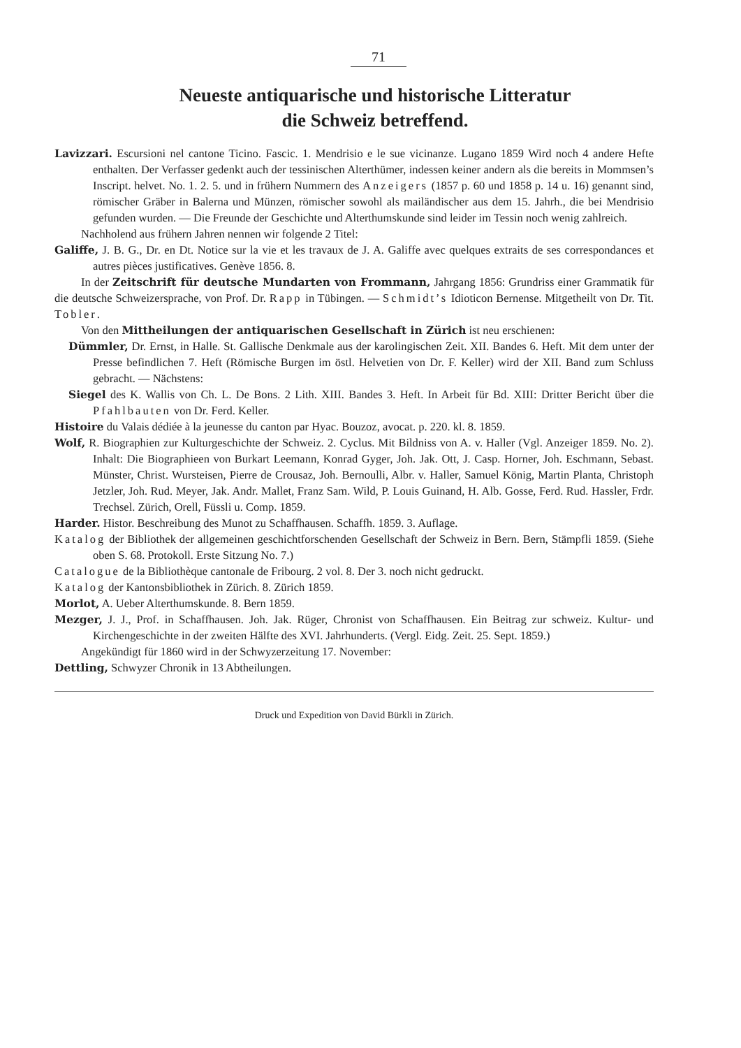71
Neueste antiquarische und historische Litteratur
die Schweiz betreffend.
Lavizzari. Escursioni nel cantone Ticino. Fascic. 1. Mendrisio e le sue vicinanze. Lugano 1859 Wird noch 4 andere Hefte enthalten. Der Verfasser gedenkt auch der tessinischen Alterthümer, indessen keiner andern als die bereits in Mommsen’s Inscript. helvet. No. 1. 2. 5. und in frühern Nummern des Anzeigers (1857 p. 60 und 1858 p. 14 u. 16) genannt sind, römischer Gräber in Balerna und Münzen, römischer sowohl als mailändischer aus dem 15. Jahrh., die bei Mendrisio gefunden wurden. — Die Freunde der Geschichte und Alterthumskunde sind leider im Tessin noch wenig zahlreich.
Nachholend aus frühern Jahren nennen wir folgende 2 Titel:
Galiffe, J. B. G., Dr. en Dt. Notice sur la vie et les travaux de J. A. Galiffe avec quelques extraits de ses correspondances et autres pièces justificatives. Genève 1856. 8.
In der Zeitschrift für deutsche Mundarten von Frommann, Jahrgang 1856: Grundriss einer Grammatik für die deutsche Schweizersprache, von Prof. Dr. Rapp in Tübingen. — Schmidt’s Idioticon Bernense. Mitgetheilt von Dr. Tit. Tobler.
Von den Mittheilungen der antiquarischen Gesellschaft in Zürich ist neu erschienen:
Dümmler, Dr. Ernst, in Halle. St. Gallische Denkmale aus der karolingischen Zeit. XII. Bandes 6. Heft. Mit dem unter der Presse befindlichen 7. Heft (Römische Burgen im östl. Helvetien von Dr. F. Keller) wird der XII. Band zum Schluss gebracht. — Nächstens:
Siegel des K. Wallis von Ch. L. De Bons. 2 Lith. XIII. Bandes 3. Heft. In Arbeit für Bd. XIII: Dritter Bericht über die Pfahlbauten von Dr. Ferd. Keller.
Histoire du Valais dédiée à la jeunesse du canton par Hyac. Bouzoz, avocat. p. 220. kl. 8. 1859.
Wolf, R. Biographien zur Kulturgeschichte der Schweiz. 2. Cyclus. Mit Bildniss von A. v. Haller (Vgl. Anzeiger 1859. No. 2). Inhalt: Die Biographieen von Burkart Leemann, Konrad Gyger, Joh. Jak. Ott, J. Casp. Horner, Joh. Eschmann, Sebast. Münster, Christ. Wursteisen, Pierre de Crousaz, Joh. Bernoulli, Albr. v. Haller, Samuel König, Martin Planta, Christoph Jetzler, Joh. Rud. Meyer, Jak. Andr. Mallet, Franz Sam. Wild, P. Louis Guinand, H. Alb. Gosse, Ferd. Rud. Hassler, Frdr. Trechsel. Zürich, Orell, Füssli u. Comp. 1859.
Harder. Histor. Beschreibung des Munot zu Schaffhausen. Schaffh. 1859. 3. Auflage.
Katalog der Bibliothek der allgemeinen geschichtforschenden Gesellschaft der Schweiz in Bern. Bern, Stämpfli 1859. (Siehe oben S. 68. Protokoll. Erste Sitzung No. 7.)
Catalogue de la Bibliothèque cantonale de Fribourg. 2 vol. 8. Der 3. noch nicht gedruckt.
Katalog der Kantonsbibliothek in Zürich. 8. Zürich 1859.
Morlot, A. Ueber Alterthumskunde. 8. Bern 1859.
Mezger, J. J., Prof. in Schaffhausen. Joh. Jak. Rüger, Chronist von Schaffhausen. Ein Beitrag zur schweiz. Kultur- und Kirchengeschichte in der zweiten Hälfte des XVI. Jahrhunderts. (Vergl. Eidg. Zeit. 25. Sept. 1859.)
Angekündigt für 1860 wird in der Schwyzerzeitung 17. November:
Dettling, Schwyzer Chronik in 13 Abtheilungen.
Druck und Expedition von David Bürkli in Zürich.